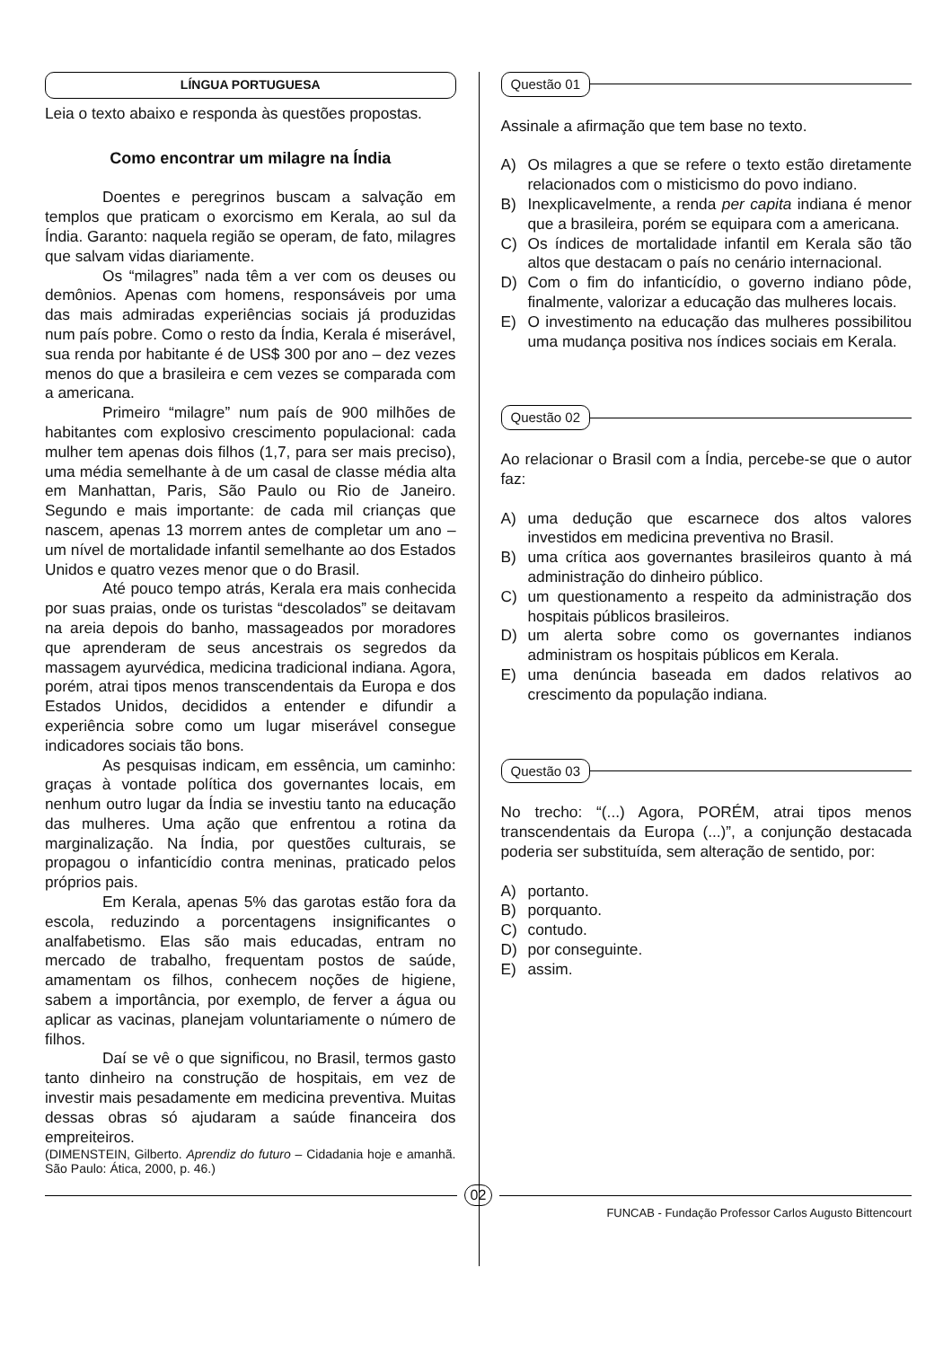LÍNGUA PORTUGUESA
Leia o texto abaixo e responda às questões propostas.
Como encontrar um milagre na Índia
Doentes e peregrinos buscam a salvação em templos que praticam o exorcismo em Kerala, ao sul da Índia. Garanto: naquela região se operam, de fato, milagres que salvam vidas diariamente.
Os “milagres” nada têm a ver com os deuses ou demônios. Apenas com homens, responsáveis por uma das mais admiradas experiências sociais já produzidas num país pobre. Como o resto da Índia, Kerala é miserável, sua renda por habitante é de US$ 300 por ano – dez vezes menos do que a brasileira e cem vezes se comparada com a americana.
Primeiro “milagre” num país de 900 milhões de habitantes com explosivo crescimento populacional: cada mulher tem apenas dois filhos (1,7, para ser mais preciso), uma média semelhante à de um casal de classe média alta em Manhattan, Paris, São Paulo ou Rio de Janeiro. Segundo e mais importante: de cada mil crianças que nascem, apenas 13 morrem antes de completar um ano – um nível de mortalidade infantil semelhante ao dos Estados Unidos e quatro vezes menor que o do Brasil.
Até pouco tempo atrás, Kerala era mais conhecida por suas praias, onde os turistas “descolados” se deitavam na areia depois do banho, massageados por moradores que aprenderam de seus ancestrais os segredos da massagem ayurvédica, medicina tradicional indiana. Agora, porém, atrai tipos menos transcendentais da Europa e dos Estados Unidos, decididos a entender e difundir a experiência sobre como um lugar miserável consegue indicadores sociais tão bons.
As pesquisas indicam, em essência, um caminho: graças à vontade política dos governantes locais, em nenhum outro lugar da Índia se investiu tanto na educação das mulheres. Uma ação que enfrentou a rotina da marginalização. Na Índia, por questões culturais, se propagou o infanticídio contra meninas, praticado pelos próprios pais.
Em Kerala, apenas 5% das garotas estão fora da escola, reduzindo a porcentagens insignificantes o analfabetismo. Elas são mais educadas, entram no mercado de trabalho, frequentam postos de saúde, amamentam os filhos, conhecem noções de higiene, sabem a importância, por exemplo, de ferver a água ou aplicar as vacinas, planejam voluntariamente o número de filhos.
Daí se vê o que significou, no Brasil, termos gasto tanto dinheiro na construção de hospitais, em vez de investir mais pesadamente em medicina preventiva. Muitas dessas obras só ajudaram a saúde financeira dos empreiteiros.
(DIMENSTEIN, Gilberto. Aprendiz do futuro – Cidadania hoje e amanhã. São Paulo: Ática, 2000, p. 46.)
Questão 01
Assinale a afirmação que tem base no texto.
A) Os milagres a que se refere o texto estão diretamente relacionados com o misticismo do povo indiano.
B) Inexplicavelmente, a renda per capita indiana é menor que a brasileira, porém se equipara com a americana.
C) Os índices de mortalidade infantil em Kerala são tão altos que destacam o país no cenário internacional.
D) Com o fim do infanticídio, o governo indiano pôde, finalmente, valorizar a educação das mulheres locais.
E) O investimento na educação das mulheres possibilitou uma mudança positiva nos índices sociais em Kerala.
Questão 02
Ao relacionar o Brasil com a Índia, percebe-se que o autor faz:
A) uma dedução que escarnece dos altos valores investidos em medicina preventiva no Brasil.
B) uma crítica aos governantes brasileiros quanto à má administração do dinheiro público.
C) um questionamento a respeito da administração dos hospitais públicos brasileiros.
D) um alerta sobre como os governantes indianos administram os hospitais públicos em Kerala.
E) uma denúncia baseada em dados relativos ao crescimento da população indiana.
Questão 03
No trecho: “(...) Agora, PORÉM, atrai tipos menos transcendentais da Europa (...)”, a conjunção destacada poderia ser substituída, sem alteração de sentido, por:
A) portanto.
B) porquanto.
C) contudo.
D) por conseguinte.
E) assim.
02
FUNCAB - Fundação Professor Carlos Augusto Bittencourt